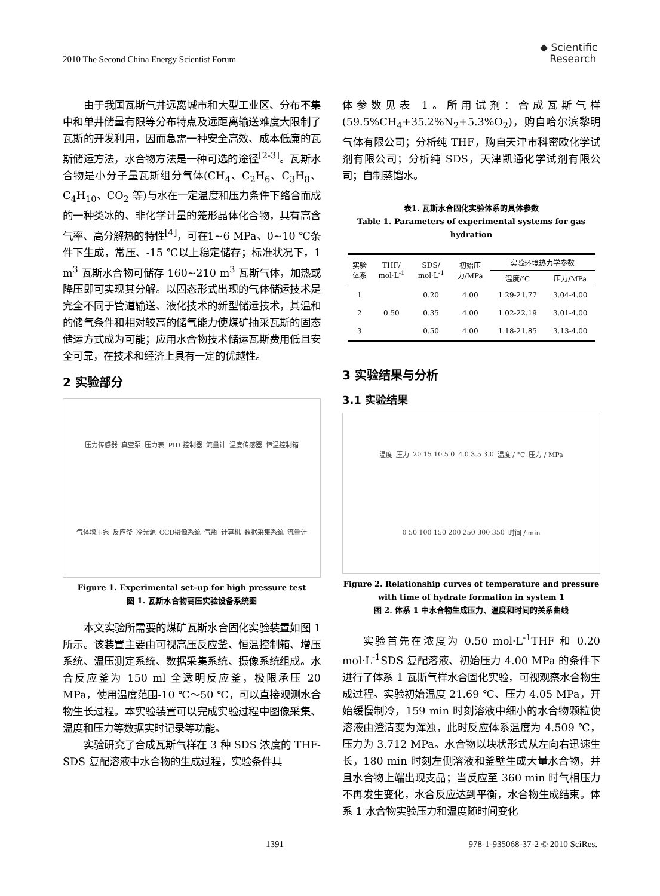2010 The Second China Energy Scientist Forum ◆ Scientific
Research
由于我国瓦斯气井远离城市和大型工业区、分布不集中和单井储量有限等分布特点及远距离输送难度大限制了瓦斯的开发利用，因而急需一种安全高效、成本低廉的瓦斯储运方法，水合物方法是一种可选的途径<sup>[2-3]</sup>。瓦斯水合物是小分子量瓦斯组分气体(CH<sub>4</sub>、C<sub>2</sub>H<sub>6</sub>、C<sub>3</sub>H<sub>8</sub>、C<sub>4</sub>H<sub>10</sub>、CO<sub>2</sub> 等)与水在一定温度和压力条件下络合而成的一种类冰的、非化学计量的笼形晶体化合物，具有高含气率、高分解热的特性<sup>[4]</sup>，可在1~6 MPa、0~10 ℃条件下生成，常压、-15 ℃以上稳定储存；标准状况下，1 m<sup>3</sup> 瓦斯水合物可储存 160~210 m<sup>3</sup> 瓦斯气体，加热或降压即可实现其分解。以固态形式出现的气体储运技术是完全不同于管道输送、液化技术的新型储运技术，其温和的储气条件和相对较高的储气能力使煤矿抽采瓦斯的固态储运方式成为可能；应用水合物技术储运瓦斯费用低且安全可靠，在技术和经济上具有一定的优越性。
2 实验部分
压力传感器 真空泵 压力表 PID 控制器 流量计 温度传感器 恒温控制箱 气体增压泵 反应釜 冷光源 CCD摄像系统 气瓶 计算机 数据采集系统 流量计
Figure 1. Experimental set–up for high pressure test
图 1. 瓦斯水合物高压实验设备系统图
本文实验所需要的煤矿瓦斯水合固化实验装置如图 1 所示。该装置主要由可视高压反应釜、恒温控制箱、增压系统、温压测定系统、数据采集系统、摄像系统组成。水合反应釜为 150 ml 全透明反应釜，极限承压 20 MPa，使用温度范围-10 ℃～50 ℃，可以直接观测水合物生长过程。本实验装置可以完成实验过程中图像采集、温度和压力等数据实时记录等功能。
实验研究了合成瓦斯气样在 3 种 SDS 浓度的 THF-SDS 复配溶液中水合物的生成过程，实验条件具
体参数见表 1。所用试剂：合成瓦斯气样(59.5%CH<sub>4</sub>+35.2%N<sub>2</sub>+5.3%O<sub>2</sub>)，购自哈尔滨黎明气体有限公司；分析纯 THF，购自天津市科密欧化学试剂有限公司；分析纯 SDS，天津凯通化学试剂有限公司；自制蒸馏水。
表1. 瓦斯水合固化实验体系的具体参数
Table 1. Parameters of experimental systems for gas hydration
| 实验 体系 | THF/ mol·L<sup>-1</sup> | SDS/ mol·L<sup>-1</sup> | 初始压 力/MPa | 实验环境热力学参数 | |
| --- | --- | --- | --- | --- | --- |
| | | | | 温度/℃ | 压力/MPa |
| 1 | 0.50 | 0.20 | 4.00 | 1.29-21.77 | 3.04-4.00 |
| 2 | | 0.35 | 4.00 | 1.02-22.19 | 3.01-4.00 |
| 3 | | 0.50 | 4.00 | 1.18-21.85 | 3.13-4.00 |
3 实验结果与分析
3.1 实验结果
温度 压力 20 15 10 5 0 4.0 3.5 3.0 温度 / °C 压力 / MPa 0 50 100 150 200 250 300 350 时间 / min
Figure 2. Relationship curves of temperature and pressure with time of hydrate formation in system 1
图 2. 体系 1 中水合物生成压力、温度和时间的关系曲线
实验首先在浓度为 0.50 mol·L<sup>-1</sup>THF 和 0.20 mol·L<sup>-1</sup>SDS 复配溶液、初始压力 4.00 MPa 的条件下进行了体系 1 瓦斯气样水合固化实验，可视观察水合物生成过程。实验初始温度 21.69 ℃、压力 4.05 MPa，开始缓慢制冷，159 min 时刻溶液中细小的水合物颗粒使溶液由澄清变为浑浊，此时反应体系温度为 4.509 ℃，压力为 3.712 MPa。水合物以块状形式从左向右迅速生长，180 min 时刻左侧溶液和釜壁生成大量水合物，并且水合物上端出现支晶；当反应至 360 min 时气相压力不再发生变化，水合反应达到平衡，水合物生成结束。体系 1 水合物实验压力和温度随时间变化
1391 978-1-935068-37-2 © 2010 SciRes.